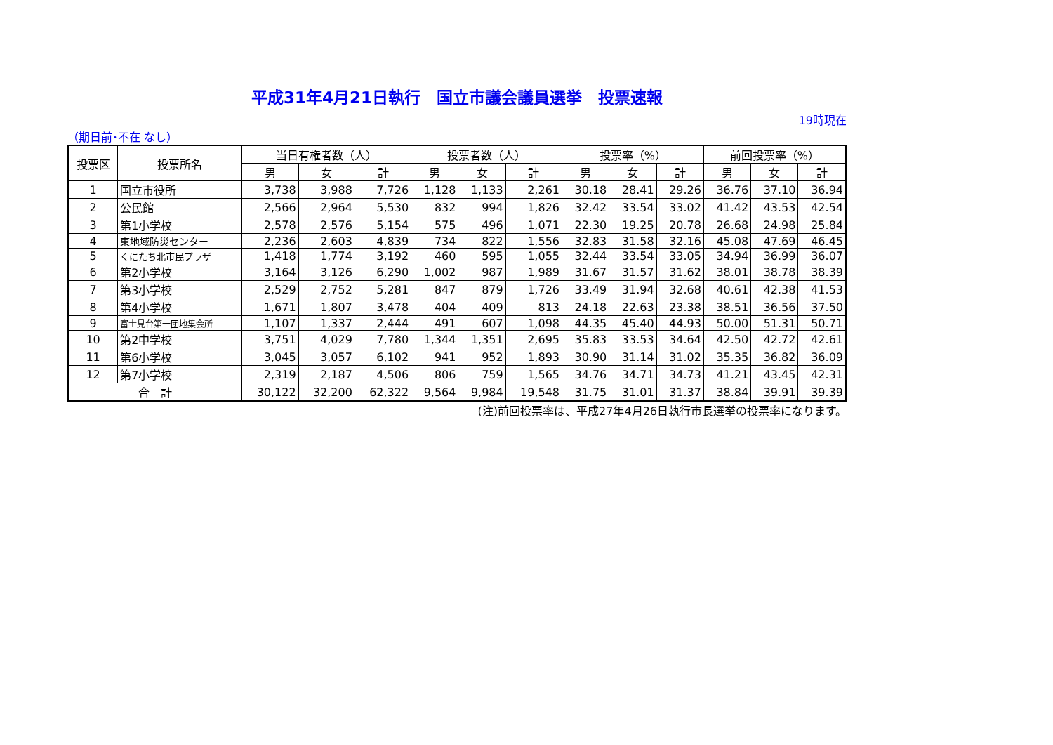平成31年4月21日執行　国立市議会議員選挙　投票速報
19時現在
（期日前･不在 なし）
| 投票区 | 投票所名 | 当日有権者数（人） | | | 投票者数（人） | | | 投票率（%） | | | 前回投票率（%） | | |
| --- | --- | --- | --- | --- | --- | --- | --- | --- | --- | --- | --- | --- | --- |
| | | 男 | 女 | 計 | 男 | 女 | 計 | 男 | 女 | 計 | 男 | 女 | 計 |
| 1 | 国立市役所 | 3,738 | 3,988 | 7,726 | 1,128 | 1,133 | 2,261 | 30.18 | 28.41 | 29.26 | 36.76 | 37.10 | 36.94 |
| 2 | 公民館 | 2,566 | 2,964 | 5,530 | 832 | 994 | 1,826 | 32.42 | 33.54 | 33.02 | 41.42 | 43.53 | 42.54 |
| 3 | 第1小学校 | 2,578 | 2,576 | 5,154 | 575 | 496 | 1,071 | 22.30 | 19.25 | 20.78 | 26.68 | 24.98 | 25.84 |
| 4 | 東地域防災センター | 2,236 | 2,603 | 4,839 | 734 | 822 | 1,556 | 32.83 | 31.58 | 32.16 | 45.08 | 47.69 | 46.45 |
| 5 | くにたち北市民プラザ | 1,418 | 1,774 | 3,192 | 460 | 595 | 1,055 | 32.44 | 33.54 | 33.05 | 34.94 | 36.99 | 36.07 |
| 6 | 第2小学校 | 3,164 | 3,126 | 6,290 | 1,002 | 987 | 1,989 | 31.67 | 31.57 | 31.62 | 38.01 | 38.78 | 38.39 |
| 7 | 第3小学校 | 2,529 | 2,752 | 5,281 | 847 | 879 | 1,726 | 33.49 | 31.94 | 32.68 | 40.61 | 42.38 | 41.53 |
| 8 | 第4小学校 | 1,671 | 1,807 | 3,478 | 404 | 409 | 813 | 24.18 | 22.63 | 23.38 | 38.51 | 36.56 | 37.50 |
| 9 | 富士見台第一団地集会所 | 1,107 | 1,337 | 2,444 | 491 | 607 | 1,098 | 44.35 | 45.40 | 44.93 | 50.00 | 51.31 | 50.71 |
| 10 | 第2中学校 | 3,751 | 4,029 | 7,780 | 1,344 | 1,351 | 2,695 | 35.83 | 33.53 | 34.64 | 42.50 | 42.72 | 42.61 |
| 11 | 第6小学校 | 3,045 | 3,057 | 6,102 | 941 | 952 | 1,893 | 30.90 | 31.14 | 31.02 | 35.35 | 36.82 | 36.09 |
| 12 | 第7小学校 | 2,319 | 2,187 | 4,506 | 806 | 759 | 1,565 | 34.76 | 34.71 | 34.73 | 41.21 | 43.45 | 42.31 |
| 合 計 | | 30,122 | 32,200 | 62,322 | 9,564 | 9,984 | 19,548 | 31.75 | 31.01 | 31.37 | 38.84 | 39.91 | 39.39 |
(注)前回投票率は、平成27年4月26日執行市長選挙の投票率になります。